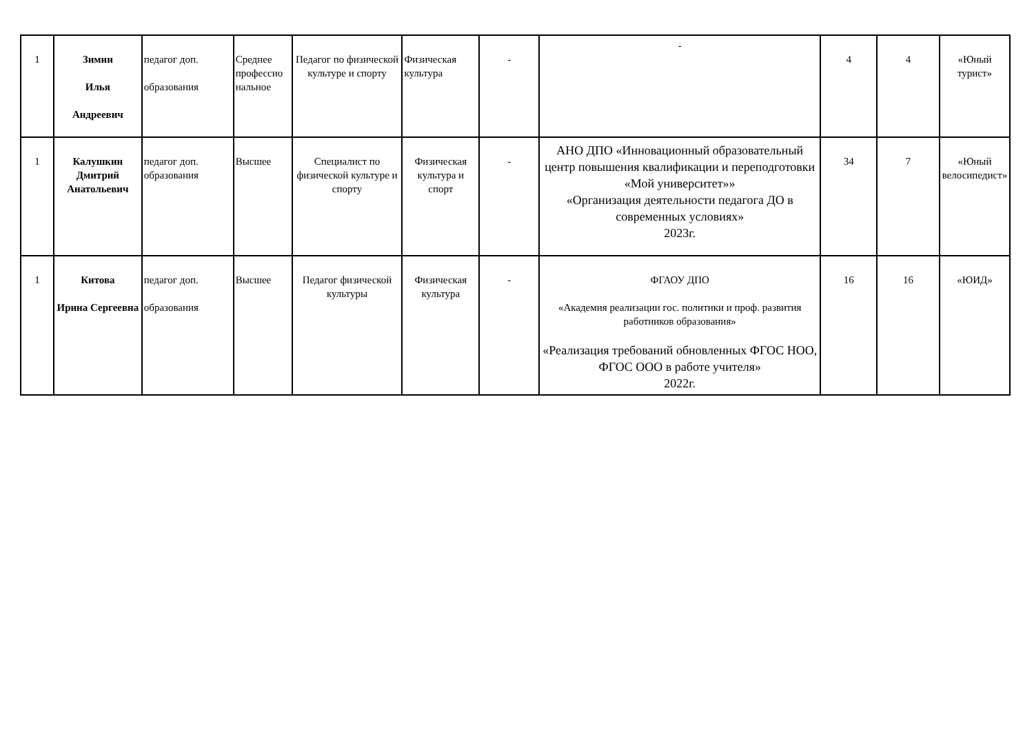| 1 | Зимин Илья Андреевич | педагог доп. образования | Среднее профессио нальное | Педагог по физической культуре и спорту | Физическая культура | - | - | 4 | 4 | «Юный турист» |
| 1 | Калушкин Дмитрий Анатольевич | педагог доп. образования | Высшее | Специалист по физической культуре и спорту | Физическая культура и спорт | - | АНО ДПО «Инновационный образовательный центр повышения квалификации и переподготовки «Мой университет»» «Организация деятельности педагога ДО в современных условиях» 2023г. | 34 | 7 | «Юный велосипедист» |
| 1 | Китова Ирина Сергеевна | педагог доп. образования | Высшее | Педагог физической культуры | Физическая культура | - | ФГАОУ ДПО «Академия реализации гос. политики и проф. развития работников образования» «Реализация требований обновленных ФГОС НОО, ФГОС ООО в работе учителя» 2022г. | 16 | 16 | «ЮИД» |